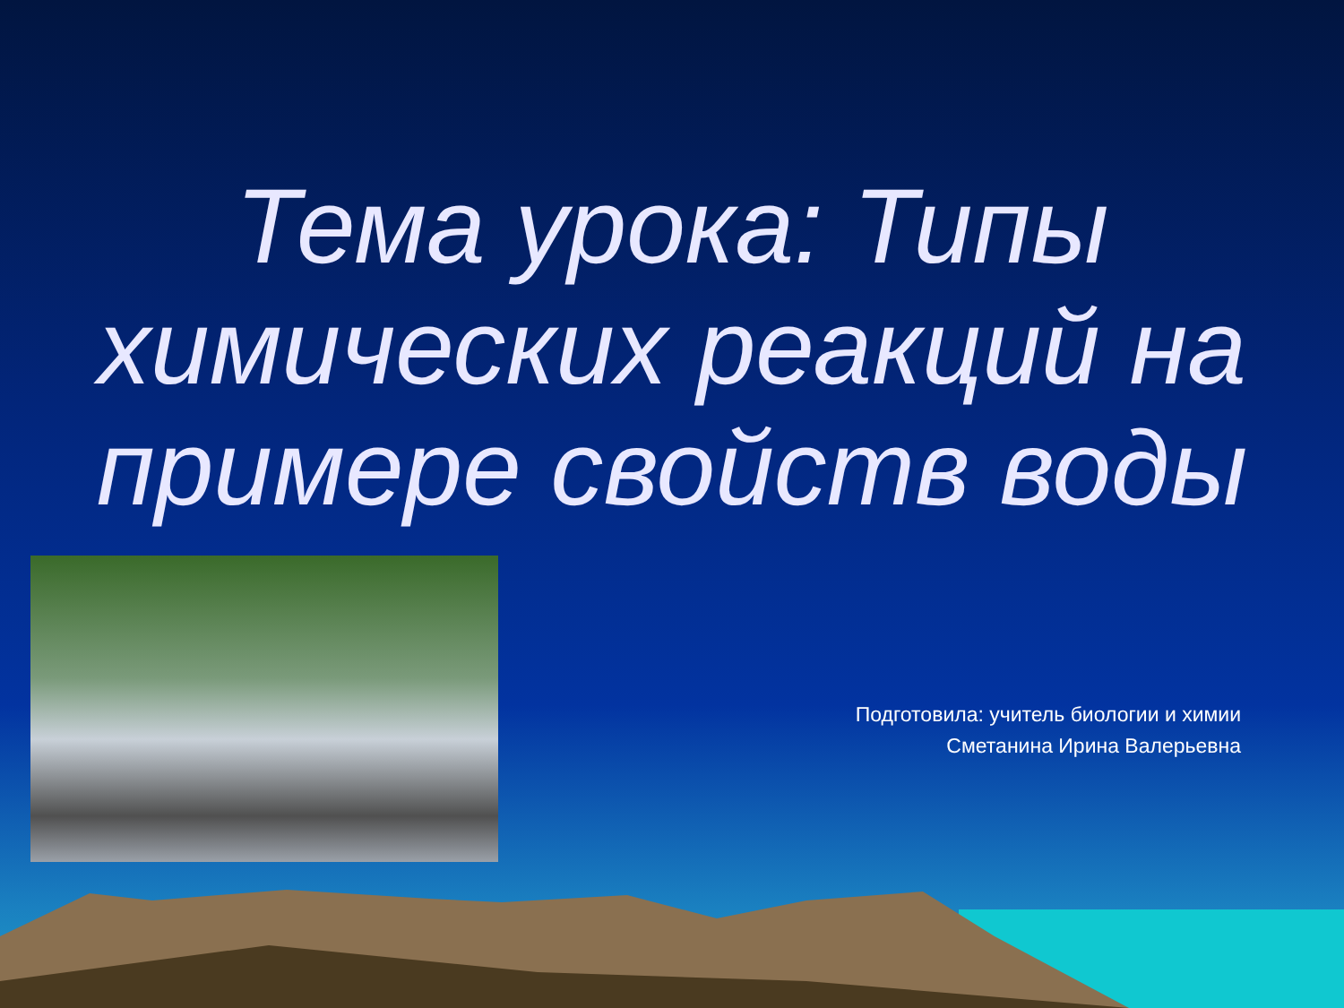Тема урока: Типы химических реакций на примере свойств воды
Подготовила: учитель биологии и химии
Сметанина Ирина Валерьевна